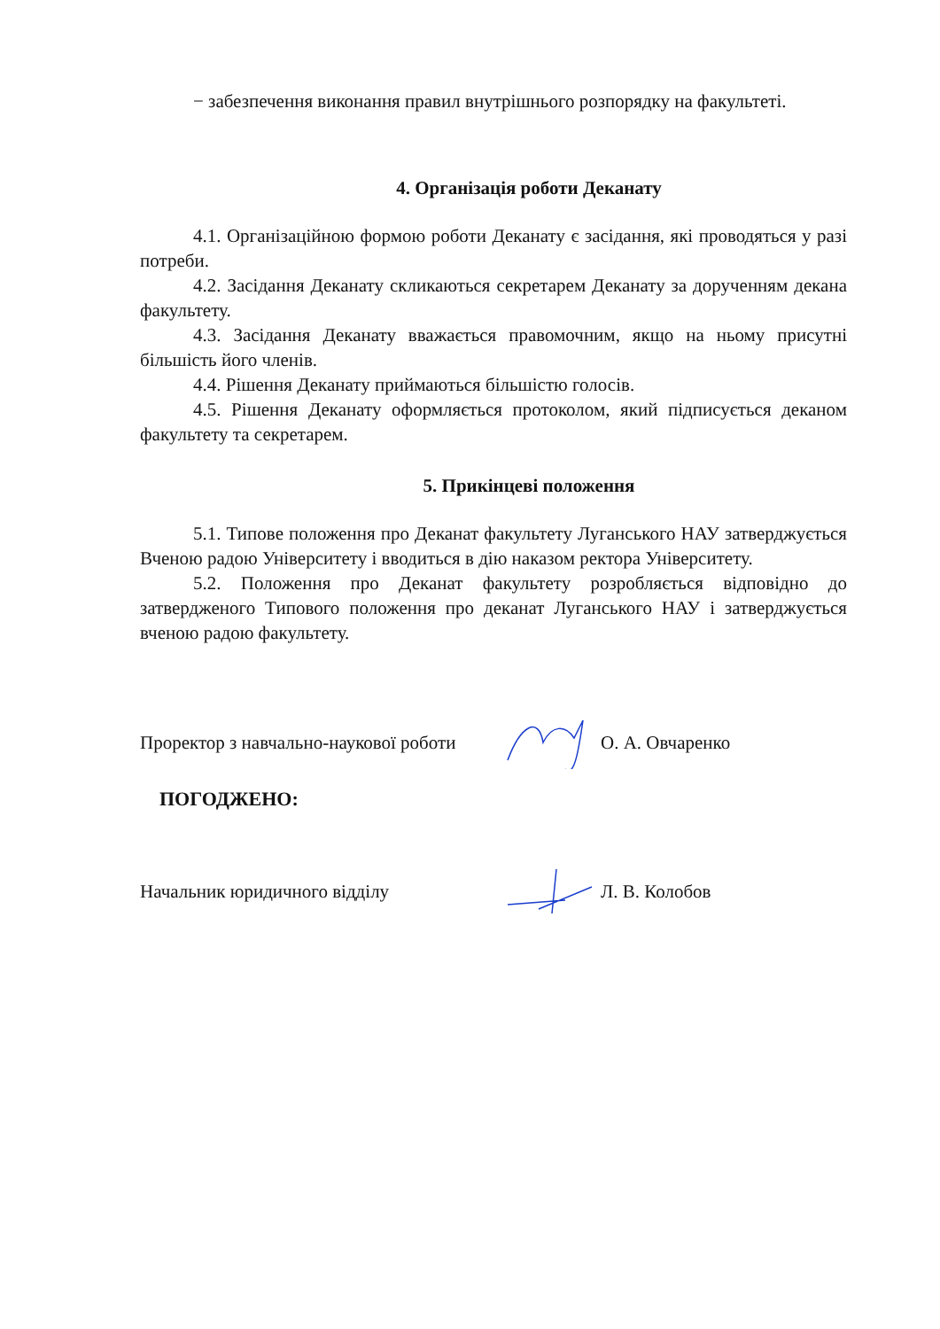− забезпечення виконання правил внутрішнього розпорядку на факультеті.
4. Організація роботи Деканату
4.1. Організаційною формою роботи Деканату є засідання, які проводяться у разі потреби.
4.2. Засідання Деканату скликаються секретарем Деканату за дорученням декана факультету.
4.3. Засідання Деканату вважається правомочним, якщо на ньому присутні більшість його членів.
4.4. Рішення Деканату приймаються більшістю голосів.
4.5. Рішення Деканату оформляється протоколом, який підписується деканом факультету та секретарем.
5. Прикінцеві положення
5.1. Типове положення про Деканат факультету Луганського НАУ затверджується Вченою радою Університету і вводиться в дію наказом ректора Університету.
5.2. Положення про Деканат факультету розробляється відповідно до затвердженого Типового положення про деканат Луганського НАУ і затверджується вченою радою факультету.
Проректор з навчально-наукової роботи О. А. Овчаренко
ПОГОДЖЕНО:
Начальник юридичного відділу Л. В. Колобов